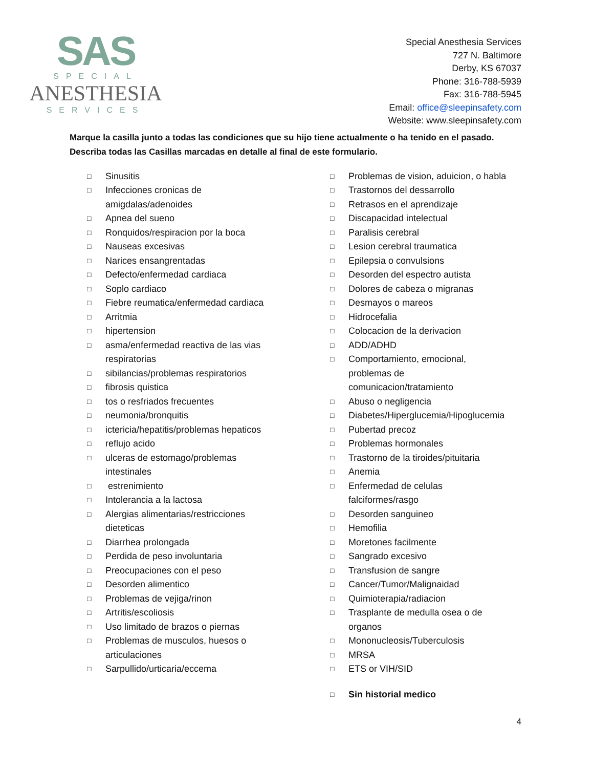SAS
SPECIAL
ANESTHESIA
SERVICES
Special Anesthesia Services
727 N. Baltimore
Derby, KS 67037
Phone: 316-788-5939
Fax: 316-788-5945
Email: office@sleepinsafety.com
Website: www.sleepinsafety.com
Marque la casilla junto a todas las condiciones que su hijo tiene actualmente o ha tenido en el pasado. Describa todas las Casillas marcadas en detalle al final de este formulario.
□ Sinusitis
□ Infecciones cronicas de
amigdalas/adenoides
□ Apnea del sueno
□ Ronquidos/respiracion por la boca
□ Nauseas excesivas
□ Narices ensangrentadas
□ Defecto/enfermedad cardiaca
□ Soplo cardiaco
□ Fiebre reumatica/enfermedad cardiaca
□ Arritmia
□ hipertension
□ asma/enfermedad reactiva de las vias
respiratorias
□ sibilancias/problemas respiratorios
□ fibrosis quistica
□ tos o resfriados frecuentes
□ neumonia/bronquitis
□ ictericia/hepatitis/problemas hepaticos
□ reflujo acido
□ ulceras de estomago/problemas
intestinales
□ estrenimiento
□ Intolerancia a la lactosa
□ Alergias alimentarias/restricciones
dieteticas
□ Diarrhea prolongada
□ Perdida de peso involuntaria
□ Preocupaciones con el peso
□ Desorden alimentico
□ Problemas de vejiga/rinon
□ Artritis/escoliosis
□ Uso limitado de brazos o piernas
□ Problemas de musculos, huesos o
articulaciones
□ Sarpullido/urticaria/eccema
□ Problemas de vision, aduicion, o habla
□ Trastornos del dessarrollo
□ Retrasos en el aprendizaje
□ Discapacidad intelectual
□ Paralisis cerebral
□ Lesion cerebral traumatica
□ Epilepsia o convulsions
□ Desorden del espectro autista
□ Dolores de cabeza o migranas
□ Desmayos o mareos
□ Hidrocefalia
□ Colocacion de la derivacion
□ ADD/ADHD
□ Comportamiento, emocional,
problemas de
comunicacion/tratamiento
□ Abuso o negligencia
□ Diabetes/Hiperglucemia/Hipoglucemia
□ Pubertad precoz
□ Problemas hormonales
□ Trastorno de la tiroides/pituitaria
□ Anemia
□ Enfermedad de celulas
falciformes/rasgo
□ Desorden sanguineo
□ Hemofilia
□ Moretones facilmente
□ Sangrado excesivo
□ Transfusion de sangre
□ Cancer/Tumor/Malignaidad
□ Quimioterapia/radiacion
□ Trasplante de medulla osea o de
organos
□ Mononucleosis/Tuberculosis
□ MRSA
□ ETS or VIH/SID
□ Sin historial medico
4